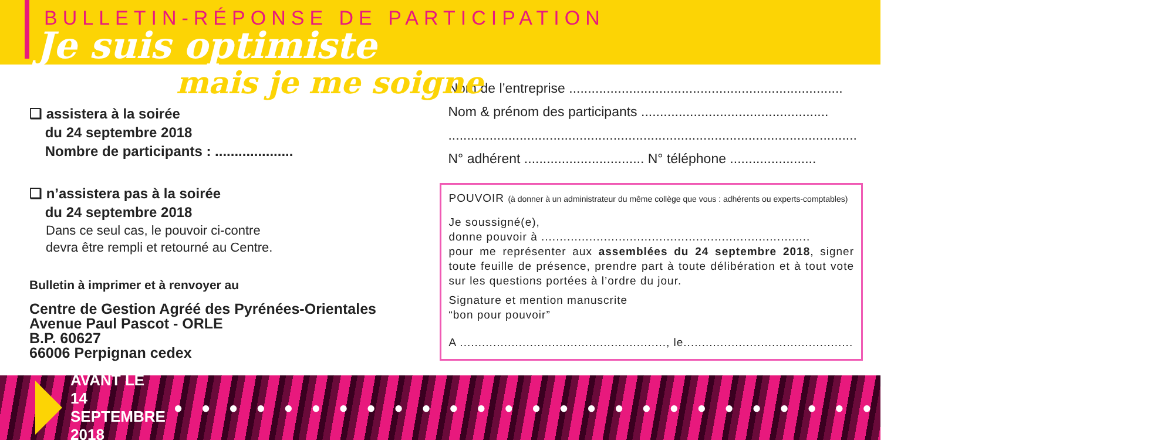BULLETIN-RÉPONSE DE PARTICIPATION
Je suis optimiste
mais je me soigne
❏ assistera à la soirée
du 24 septembre 2018
Nombre de participants : ....................
❏ n’assistera pas à la soirée
du 24 septembre 2018
Dans ce seul cas, le pouvoir ci-contre
devra être rempli et retourné au Centre.
Bulletin à imprimer et à renvoyer au
Centre de Gestion Agréé des Pyrénées-Orientales
Avenue Paul Pascot - ORLE
B.P. 60627
66006 Perpignan cedex
Nom de l’entreprise .........................................................................
Nom & prénom des participants ..................................................
.............................................................................................................
N° adhérent ................................ N° téléphone .......................
POUVOIR (à donner à un administrateur du même collège que vous : adhérents ou experts-comptables)
Je soussigné(e),
donne pouvoir à .........................................................................
pour me représenter aux assemblées du 24 septembre 2018, signer toute feuille de présence, prendre part à toute délibération et à tout vote sur les questions portées à l’ordre du jour.
Signature et mention manuscrite
“bon pour pouvoir”
A ........................................................, le..............................................
AVANT LE 14 SEPTEMBRE 2018 ● ● ● ● ● ● ● ● ● ● ● ● ● ● ● ● ● ● ● ● ● ● ● ● ● ● ● ● ● ● ● ● ● ● ● ●